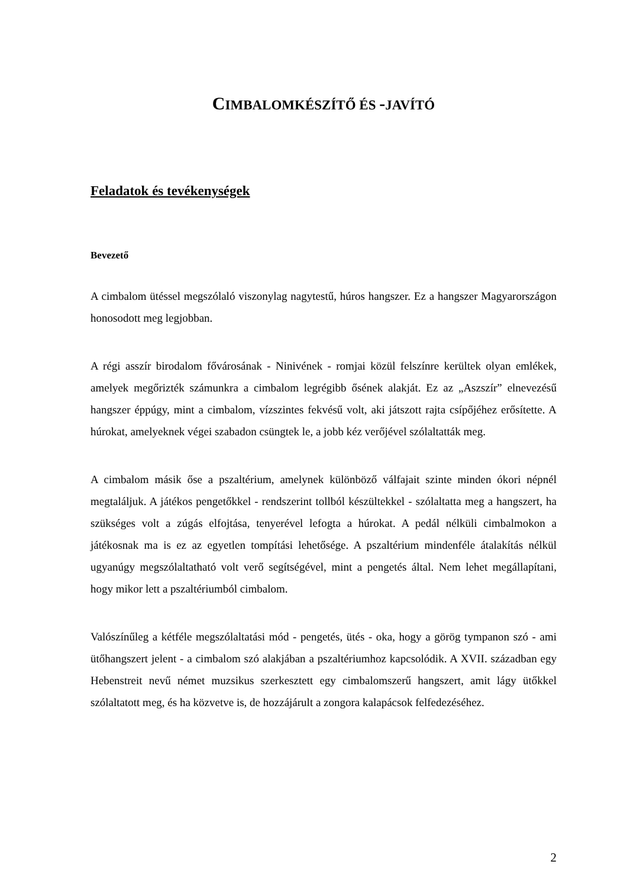CIMBALOMKÉSZÍTŐ ÉS -JAVÍTÓ
Feladatok és tevékenységek
Bevezető
A cimbalom ütéssel megszólaló viszonylag nagytestű, húros hangszer. Ez a hangszer Magyarországon honosodott meg legjobban.
A régi asszír birodalom fővárosának - Ninivének - romjai közül felszínre kerültek olyan emlékek, amelyek megőrizték számunkra a cimbalom legrégibb ősének alakját. Ez az „Aszszír” elnevezésű hangszer éppúgy, mint a cimbalom, vízszintes fekvésű volt, aki játszott rajta csípőjéhez erősítette. A húrokat, amelyeknek végei szabadon csüngtek le, a jobb kéz verőjével szólaltatták meg.
A cimbalom másik őse a pszaltérium, amelynek különböző válfajait szinte minden ókori népnél megtaláljuk. A játékos pengetőkkel - rendszerint tollból készültekkel - szólaltatta meg a hangszert, ha szükséges volt a zúgás elfojtása, tenyerével lefogta a húrokat. A pedál nélküli cimbalmokon a játékosnak ma is ez az egyetlen tompítási lehetősége. A pszaltérium mindenféle átalakítás nélkül ugyanúgy megszólaltatható volt verő segítségével, mint a pengetés által. Nem lehet megállapítani, hogy mikor lett a pszaltériumból cimbalom.
Valószínűleg a kétféle megszólaltatási mód - pengetés, ütés - oka, hogy a görög tympanon szó - ami ütőhangszert jelent - a cimbalom szó alakjában a pszaltériumhoz kapcsolódik. A XVII. században egy Hebenstreit nevű német muzsikus szerkesztett egy cimbalomszerű hangszert, amit lágy ütőkkel szólaltatott meg, és ha közvetve is, de hozzájárult a zongora kalapácsok felfedezéséhez.
2